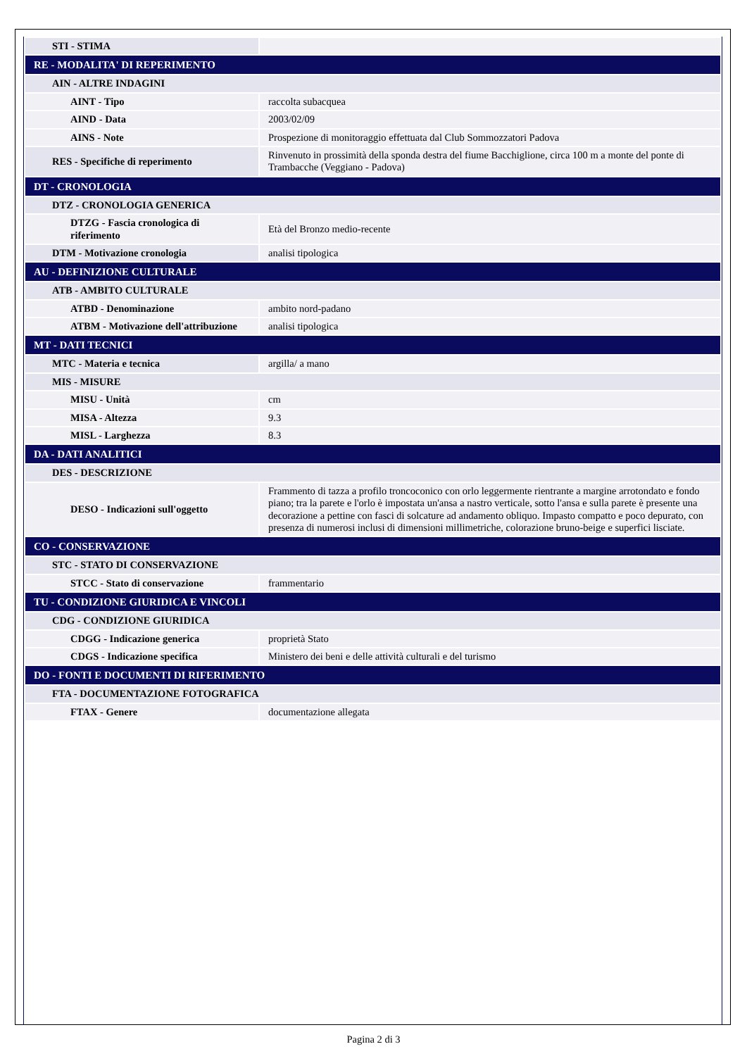| STI - STIMA | |
| RE - MODALITA' DI REPERIMENTO | |
| AIN - ALTRE INDAGINI | |
| AINT - Tipo | raccolta subacquea |
| AIND - Data | 2003/02/09 |
| AINS - Note | Prospezione di monitoraggio effettuata dal Club Sommozzatori Padova |
| RES - Specifiche di reperimento | Rinvenuto in prossimità della sponda destra del fiume Bacchiglione, circa 100 m a monte del ponte di Trambacche (Veggiano - Padova) |
| DT - CRONOLOGIA | |
| DTZ - CRONOLOGIA GENERICA | |
| DTZG - Fascia cronologica di riferimento | Età del Bronzo medio-recente |
| DTM - Motivazione cronologia | analisi tipologica |
| AU - DEFINIZIONE CULTURALE | |
| ATB - AMBITO CULTURALE | |
| ATBD - Denominazione | ambito nord-padano |
| ATBM - Motivazione dell'attribuzione | analisi tipologica |
| MT - DATI TECNICI | |
| MTC - Materia e tecnica | argilla/ a mano |
| MIS - MISURE | |
| MISU - Unità | cm |
| MISA - Altezza | 9.3 |
| MISL - Larghezza | 8.3 |
| DA - DATI ANALITICI | |
| DES - DESCRIZIONE | |
| DESO - Indicazioni sull'oggetto | Frammento di tazza a profilo troncoconico con orlo leggermente rientrante a margine arrotondato e fondo piano; tra la parete e l'orlo è impostata un'ansa a nastro verticale, sotto l'ansa e sulla parete è presente una decorazione a pettine con fasci di solcature ad andamento obliquo. Impasto compatto e poco depurato, con presenza di numerosi inclusi di dimensioni millimetriche, colorazione bruno-beige e superfici lisciate. |
| CO - CONSERVAZIONE | |
| STC - STATO DI CONSERVAZIONE | |
| STCC - Stato di conservazione | frammentario |
| TU - CONDIZIONE GIURIDICA E VINCOLI | |
| CDG - CONDIZIONE GIURIDICA | |
| CDGG - Indicazione generica | proprietà Stato |
| CDGS - Indicazione specifica | Ministero dei beni e delle attività culturali e del turismo |
| DO - FONTI E DOCUMENTI DI RIFERIMENTO | |
| FTA - DOCUMENTAZIONE FOTOGRAFICA | |
| FTAX - Genere | documentazione allegata |
Pagina 2 di 3